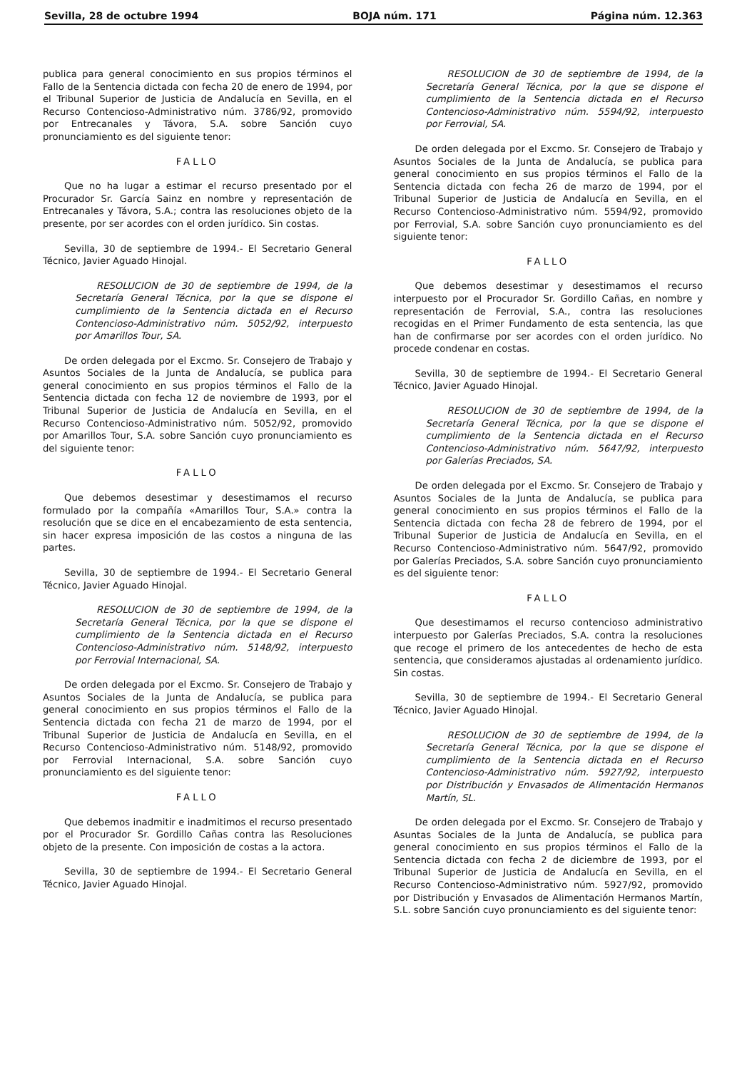Sevilla, 28 de octubre 1994 BOJA núm. 171 Página núm. 12.363
publica para general conocimiento en sus propios términos el Fallo de la Sentencia dictada con fecha 20 de enero de 1994, por el Tribunal Superior de Justicia de Andalucía en Sevilla, en el Recurso Contencioso-Administrativo núm. 3786/92, promovido por Entrecanales y Távora, S.A. sobre Sanción cuyo pronunciamiento es del siguiente tenor:
FALLO
Que no ha lugar a estimar el recurso presentado por el Procurador Sr. García Sainz en nombre y representación de Entrecanales y Távora, S.A.; contra las resoluciones objeto de la presente, por ser acordes con el orden jurídico. Sin costas.
Sevilla, 30 de septiembre de 1994.- El Secretario General Técnico, Javier Aguado Hinojal.
RESOLUCION de 30 de septiembre de 1994, de la Secretaría General Técnica, por la que se dispone el cumplimiento de la Sentencia dictada en el Recurso Contencioso-Administrativo núm. 5052/92, interpuesto por Amarillos Tour, SA.
De orden delegada por el Excmo. Sr. Consejero de Trabajo y Asuntos Sociales de la Junta de Andalucía, se publica para general conocimiento en sus propios términos el Fallo de la Sentencia dictada con fecha 12 de noviembre de 1993, por el Tribunal Superior de Justicia de Andalucía en Sevilla, en el Recurso Contencioso-Administrativo núm. 5052/92, promovido por Amarillos Tour, S.A. sobre Sanción cuyo pronunciamiento es del siguiente tenor:
FALLO
Que debemos desestimar y desestimamos el recurso formulado por la compañía «Amarillos Tour, S.A.» contra la resolución que se dice en el encabezamiento de esta sentencia, sin hacer expresa imposición de las costos a ninguna de las partes.
Sevilla, 30 de septiembre de 1994.- El Secretario General Técnico, Javier Aguado Hinojal.
RESOLUCION de 30 de septiembre de 1994, de la Secretaría General Técnica, por la que se dispone el cumplimiento de la Sentencia dictada en el Recurso Contencioso-Administrativo núm. 5148/92, interpuesto por Ferrovial Internacional, SA.
De orden delegada por el Excmo. Sr. Consejero de Trabajo y Asuntos Sociales de la Junta de Andalucía, se publica para general conocimiento en sus propios términos el Fallo de la Sentencia dictada con fecha 21 de marzo de 1994, por el Tribunal Superior de Justicia de Andalucía en Sevilla, en el Recurso Contencioso-Administrativo núm. 5148/92, promovido por Ferrovial Internacional, S.A. sobre Sanción cuyo pronunciamiento es del siguiente tenor:
FALLO
Que debemos inadmitir e inadmitimos el recurso presentado por el Procurador Sr. Gordillo Cañas contra las Resoluciones objeto de la presente. Con imposición de costas a la actora.
Sevilla, 30 de septiembre de 1994.- El Secretario General Técnico, Javier Aguado Hinojal.
RESOLUCION de 30 de septiembre de 1994, de la Secretaría General Técnica, por la que se dispone el cumplimiento de la Sentencia dictada en el Recurso Contencioso-Administrativo núm. 5594/92, interpuesto por Ferrovial, SA.
De orden delegada por el Excmo. Sr. Consejero de Trabajo y Asuntos Sociales de la Junta de Andalucía, se publica para general conocimiento en sus propios términos el Fallo de la Sentencia dictada con fecha 26 de marzo de 1994, por el Tribunal Superior de Justicia de Andalucía en Sevilla, en el Recurso Contencioso-Administrativo núm. 5594/92, promovido por Ferrovial, S.A. sobre Sanción cuyo pronunciamiento es del siguiente tenor:
FALLO
Que debemos desestimar y desestimamos el recurso interpuesto por el Procurador Sr. Gordillo Cañas, en nombre y representación de Ferrovial, S.A., contra las resoluciones recogidas en el Primer Fundamento de esta sentencia, las que han de confirmarse por ser acordes con el orden jurídico. No procede condenar en costas.
Sevilla, 30 de septiembre de 1994.- El Secretario General Técnico, Javier Aguado Hinojal.
RESOLUCION de 30 de septiembre de 1994, de la Secretaría General Técnica, por la que se dispone el cumplimiento de la Sentencia dictada en el Recurso Contencioso-Administrativo núm. 5647/92, interpuesto por Galerías Preciados, SA.
De orden delegada por el Excmo. Sr. Consejero de Trabajo y Asuntos Sociales de la Junta de Andalucía, se publica para general conocimiento en sus propios términos el Fallo de la Sentencia dictada con fecha 28 de febrero de 1994, por el Tribunal Superior de Justicia de Andalucía en Sevilla, en el Recurso Contencioso-Administrativo núm. 5647/92, promovido por Galerías Preciados, S.A. sobre Sanción cuyo pronunciamiento es del siguiente tenor:
FALLO
Que desestimamos el recurso contencioso administrativo interpuesto por Galerías Preciados, S.A. contra la resoluciones que recoge el primero de los antecedentes de hecho de esta sentencia, que consideramos ajustadas al ordenamiento jurídico. Sin costas.
Sevilla, 30 de septiembre de 1994.- El Secretario General Técnico, Javier Aguado Hinojal.
RESOLUCION de 30 de septiembre de 1994, de la Secretaría General Técnica, por la que se dispone el cumplimiento de la Sentencia dictada en el Recurso Contencioso-Administrativo núm. 5927/92, interpuesto por Distribución y Envasados de Alimentación Hermanos Martín, SL.
De orden delegada por el Excmo. Sr. Consejero de Trabajo y Asuntas Sociales de la Junta de Andalucía, se publica para general conocimiento en sus propios términos el Fallo de la Sentencia dictada con fecha 2 de diciembre de 1993, por el Tribunal Superior de Justicia de Andalucía en Sevilla, en el Recurso Contencioso-Administrativo núm. 5927/92, promovido por Distribución y Envasados de Alimentación Hermanos Martín, S.L. sobre Sanción cuyo pronunciamiento es del siguiente tenor: